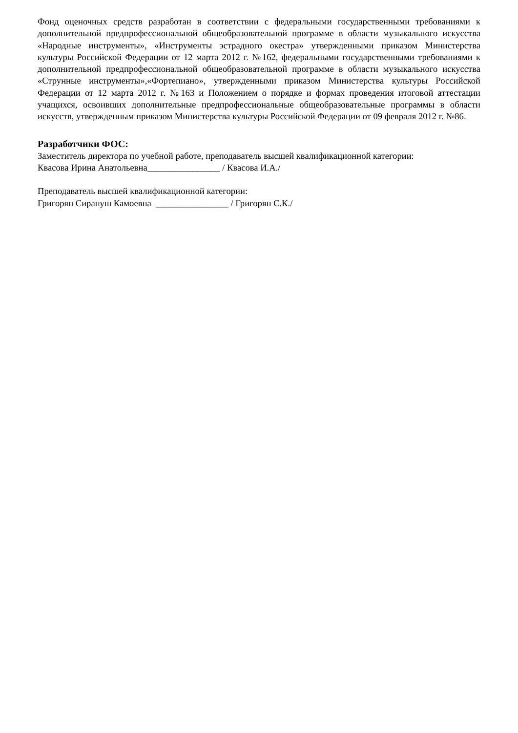Фонд оценочных средств разработан в соответствии с федеральными государственными требованиями к дополнительной предпрофессиональной общеобразовательной программе в области музыкального искусства «Народные инструменты», «Инструменты эстрадного океcтра» утвержденными приказом Министерства культуры Российской Федерации от 12 марта 2012 г. №162, федеральными государственными требованиями к дополнительной предпрофессиональной общеобразовательной программе в области музыкального искусства «Струнные инструменты»,«Фортепиано», утвержденными приказом Министерства культуры Российской Федерации от 12 марта 2012 г. №163 и Положением о порядке и формах проведения итоговой аттестации учащихся, освоивших дополнительные предпрофессиональные общеобразовательные программы в области искусств, утвержденным приказом Министерства культуры Российской Федерации от 09 февраля 2012 г. №86.
Разработчики ФОС:
Заместитель директора по учебной работе, преподаватель высшей квалификационной категории:
Квасова Ирина Анатольевна________________ / Квасова И.А./
Преподаватель высшей квалификационной категории:
Григорян Сирануш Камоевна ________________ / Григорян С.К./